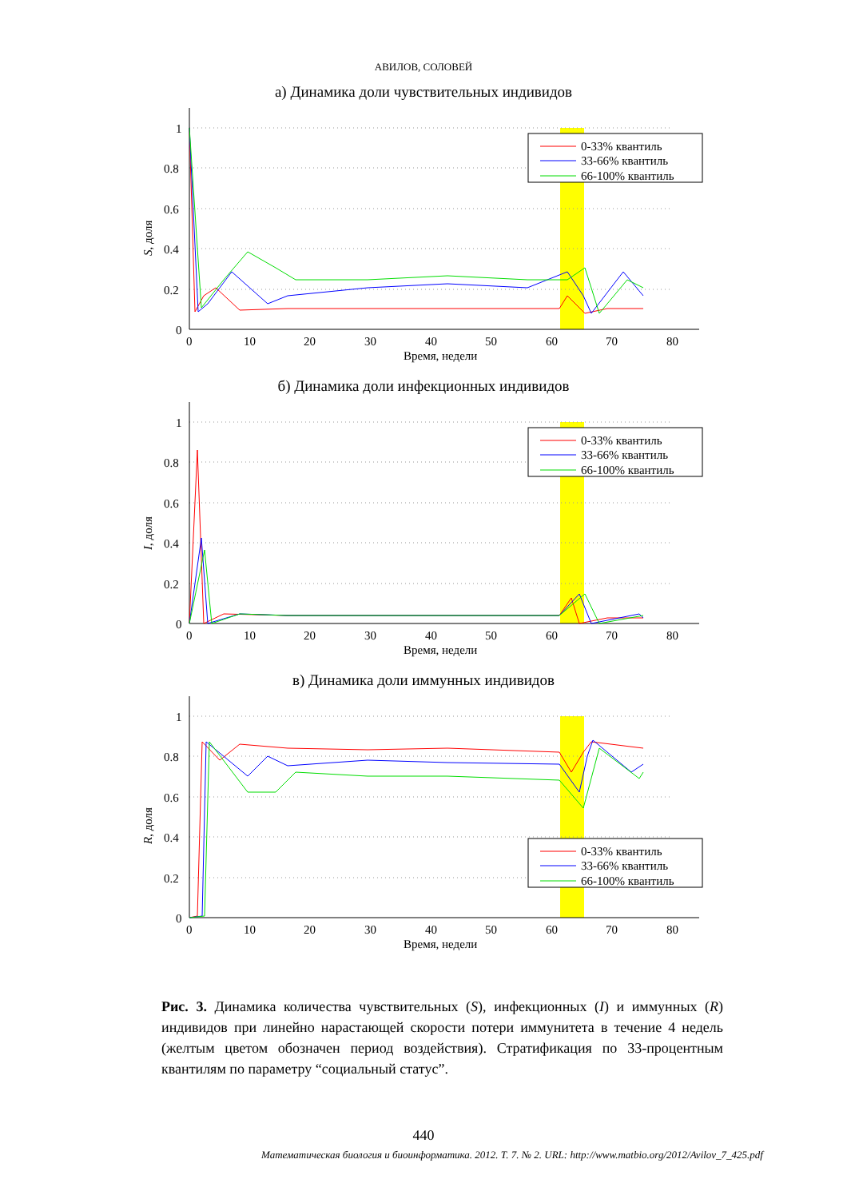АВИЛОВ, СОЛОВЕЙ
а) Динамика доли чувствительных индивидов
1
0.8
0.6
0.4
0.2
0
0
10
20
30
40
50
60
70
80
Время, недели
S, доля
0-33% квантиль
33-66% квантиль
66-100% квантиль
б) Динамика доли инфекционных индивидов
1
0.8
0.6
0.4
0.2
0
0
10
20
30
40
50
60
70
80
Время, недели
I, доля
0-33% квантиль
33-66% квантиль
66-100% квантиль
в) Динамика доли иммунных индивидов
1
0.8
0.6
0.4
0.2
0
0
10
20
30
40
50
60
70
80
Время, недели
R, доля
0-33% квантиль
33-66% квантиль
66-100% квантиль
Рис. 3. Динамика количества чувствительных (S), инфекционных (I) и иммунных (R) индивидов при линейно нарастающей скорости потери иммунитета в течение 4 недель (желтым цветом обозначен период воздействия). Стратификация по 33-процентным квантилям по параметру “социальный статус”.
440
Математическая биология и биоинформатика. 2012. Т. 7. № 2. URL: http://www.matbio.org/2012/Avilov_7_425.pdf